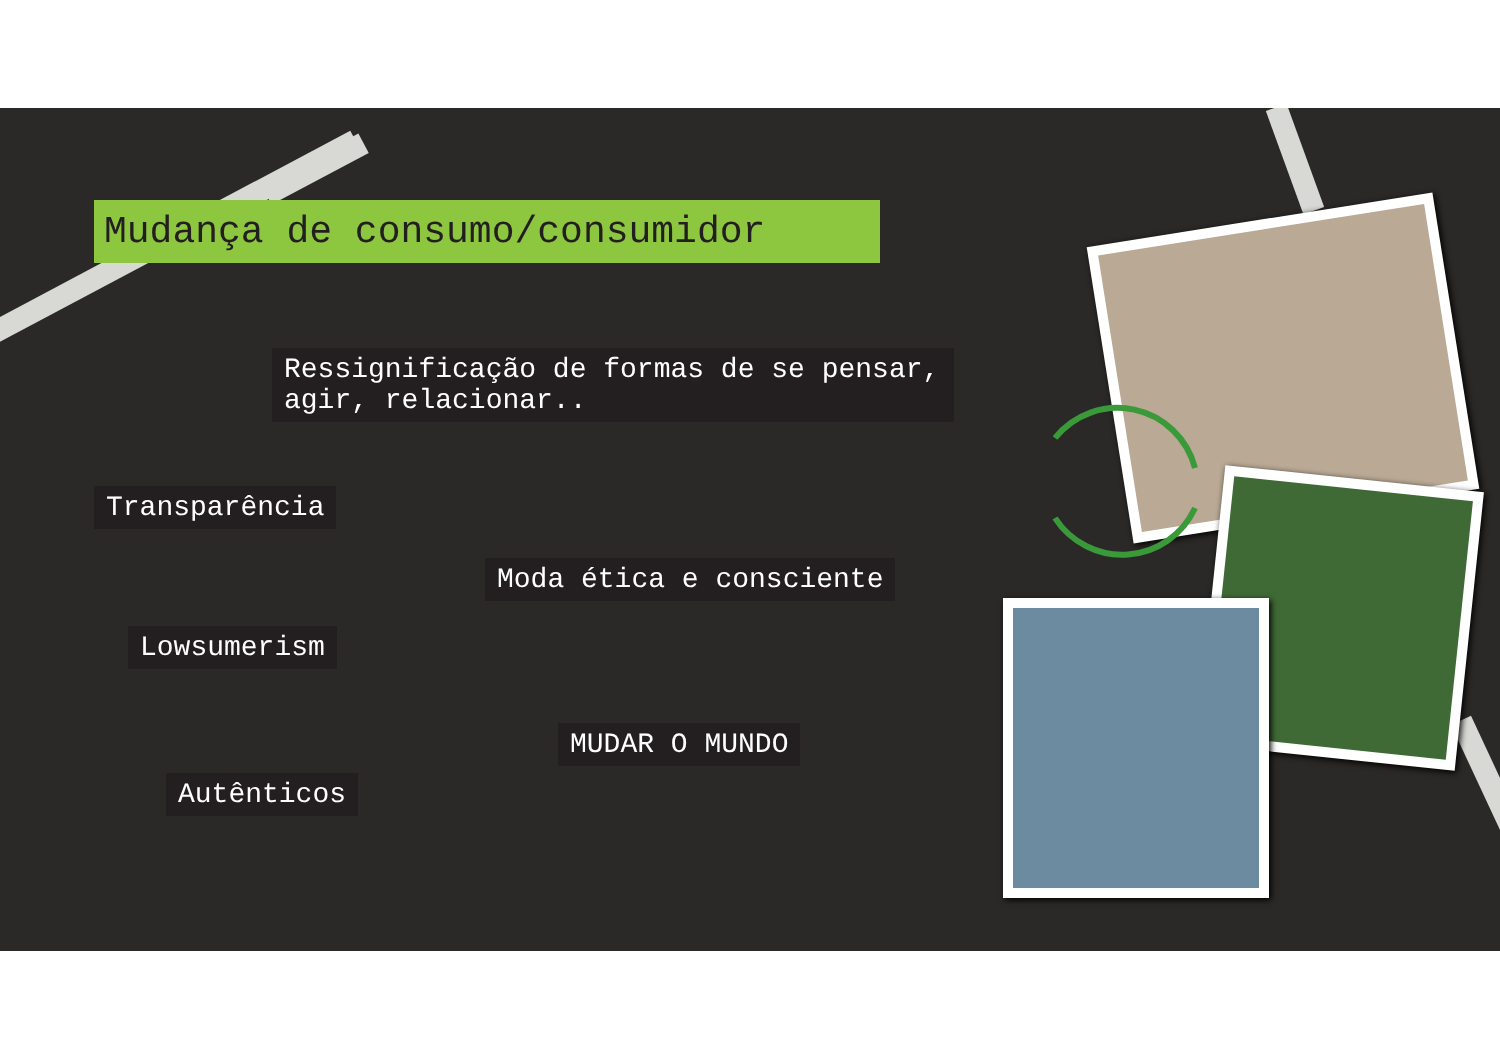Mudança de consumo/consumidor
Ressignificação de formas de se pensar, agir, relacionar..
Transparência
Moda ética e consciente
Lowsumerism
MUDAR O MUNDO
Autênticos